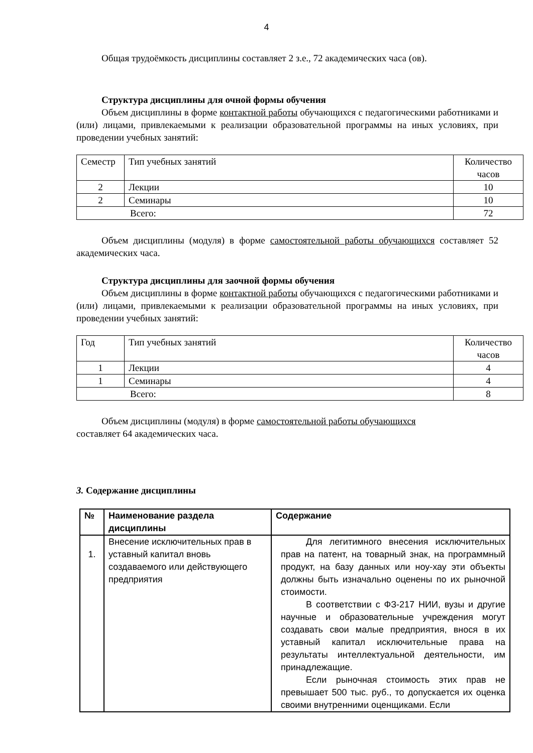4
Общая трудоёмкость дисциплины составляет 2 з.е., 72 академических часа (ов).
Структура дисциплины для очной формы обучения
Объем дисциплины в форме контактной работы обучающихся с педагогическими работниками и (или) лицами, привлекаемыми к реализации образовательной программы на иных условиях, при проведении учебных занятий:
| Семестр | Тип учебных занятий | Количество часов |
| --- | --- | --- |
| 2 | Лекции | 10 |
| 2 | Семинары | 10 |
| Всего: | | 72 |
Объем дисциплины (модуля) в форме самостоятельной работы обучающихся составляет 52 академических часа.
Структура дисциплины для заочной формы обучения
Объем дисциплины в форме контактной работы обучающихся с педагогическими работниками и (или) лицами, привлекаемыми к реализации образовательной программы на иных условиях, при проведении учебных занятий:
| Год | Тип учебных занятий | Количество часов |
| --- | --- | --- |
| 1 | Лекции | 4 |
| 1 | Семинары | 4 |
| Всего: | | 8 |
Объем дисциплины (модуля) в форме самостоятельной работы обучающихся
составляет 64 академических часа.
3. Содержание дисциплины
| № | Наименование раздела дисциплины | Содержание |
| --- | --- | --- |
| 1. | Внесение исключительных прав в уставный капитал вновь создаваемого или действующего предприятия | Для легитимного внесения исключительных прав на патент, на товарный знак, на программный продукт, на базу данных или ноу-хау эти объекты должны быть изначально оценены по их рыночной стоимости. В соответствии с ФЗ-217 НИИ, вузы и другие научные и образовательные учреждения могут создавать свои малые предприятия, внося в их уставный капитал исключительные права на результаты интеллектуальной деятельности, им принадлежащие. Если рыночная стоимость этих прав не превышает 500 тыс. руб., то допускается их оценка своими внутренними оценщиками. Если |